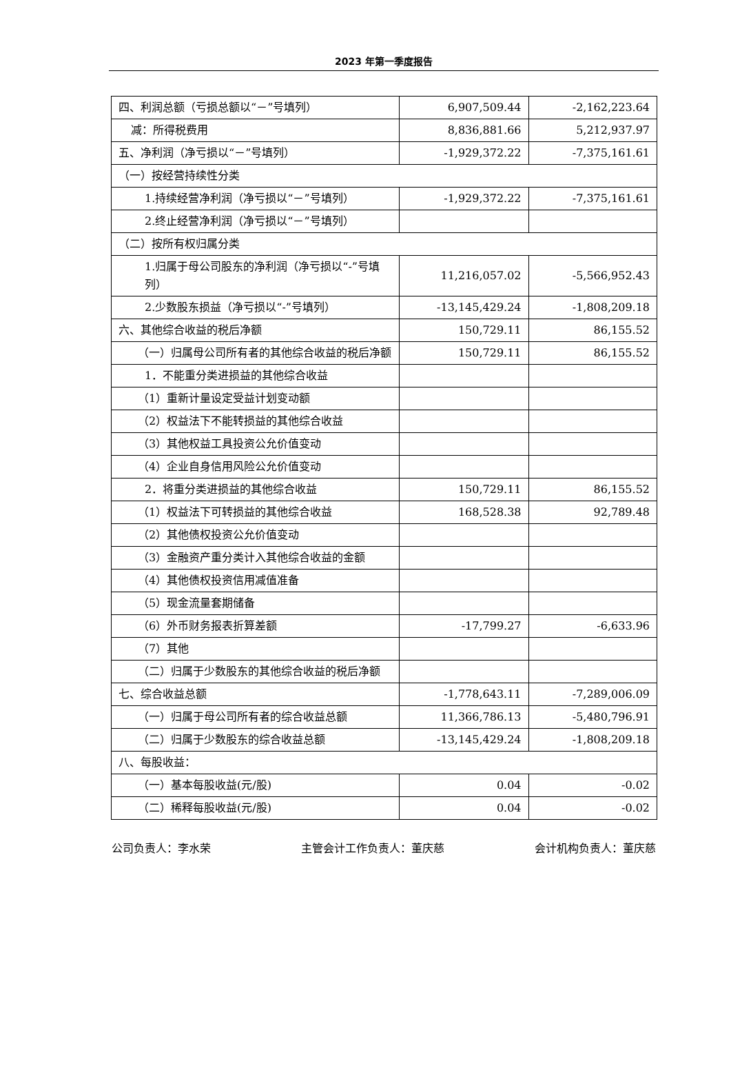2023 年第一季度报告
| 四、利润总额（亏损总额以“－”号填列） | 6,907,509.44 | -2,162,223.64 |
| 减：所得税费用 | 8,836,881.66 | 5,212,937.97 |
| 五、净利润（净亏损以“－”号填列） | -1,929,372.22 | -7,375,161.61 |
| （一）按经营持续性分类 | | |
| 1.持续经营净利润（净亏损以“－”号填列） | -1,929,372.22 | -7,375,161.61 |
| 2.终止经营净利润（净亏损以“－”号填列） | | |
| （二）按所有权归属分类 | | |
| 1.归属于母公司股东的净利润（净亏损以“-”号填列） | 11,216,057.02 | -5,566,952.43 |
| 2.少数股东损益（净亏损以“-”号填列） | -13,145,429.24 | -1,808,209.18 |
| 六、其他综合收益的税后净额 | 150,729.11 | 86,155.52 |
| （一）归属母公司所有者的其他综合收益的税后净额 | 150,729.11 | 86,155.52 |
| 1．不能重分类进损益的其他综合收益 | | |
| （1）重新计量设定受益计划变动额 | | |
| （2）权益法下不能转损益的其他综合收益 | | |
| （3）其他权益工具投资公允价值变动 | | |
| （4）企业自身信用风险公允价值变动 | | |
| 2．将重分类进损益的其他综合收益 | 150,729.11 | 86,155.52 |
| （1）权益法下可转损益的其他综合收益 | 168,528.38 | 92,789.48 |
| （2）其他债权投资公允价值变动 | | |
| （3）金融资产重分类计入其他综合收益的金额 | | |
| （4）其他债权投资信用减值准备 | | |
| （5）现金流量套期储备 | | |
| （6）外币财务报表折算差额 | -17,799.27 | -6,633.96 |
| （7）其他 | | |
| （二）归属于少数股东的其他综合收益的税后净额 | | |
| 七、综合收益总额 | -1,778,643.11 | -7,289,006.09 |
| （一）归属于母公司所有者的综合收益总额 | 11,366,786.13 | -5,480,796.91 |
| （二）归属于少数股东的综合收益总额 | -13,145,429.24 | -1,808,209.18 |
| 八、每股收益： | | |
| （一）基本每股收益(元/股) | 0.04 | -0.02 |
| （二）稀释每股收益(元/股) | 0.04 | -0.02 |
公司负责人：李水荣 主管会计工作负责人：董庆慈 会计机构负责人：董庆慈